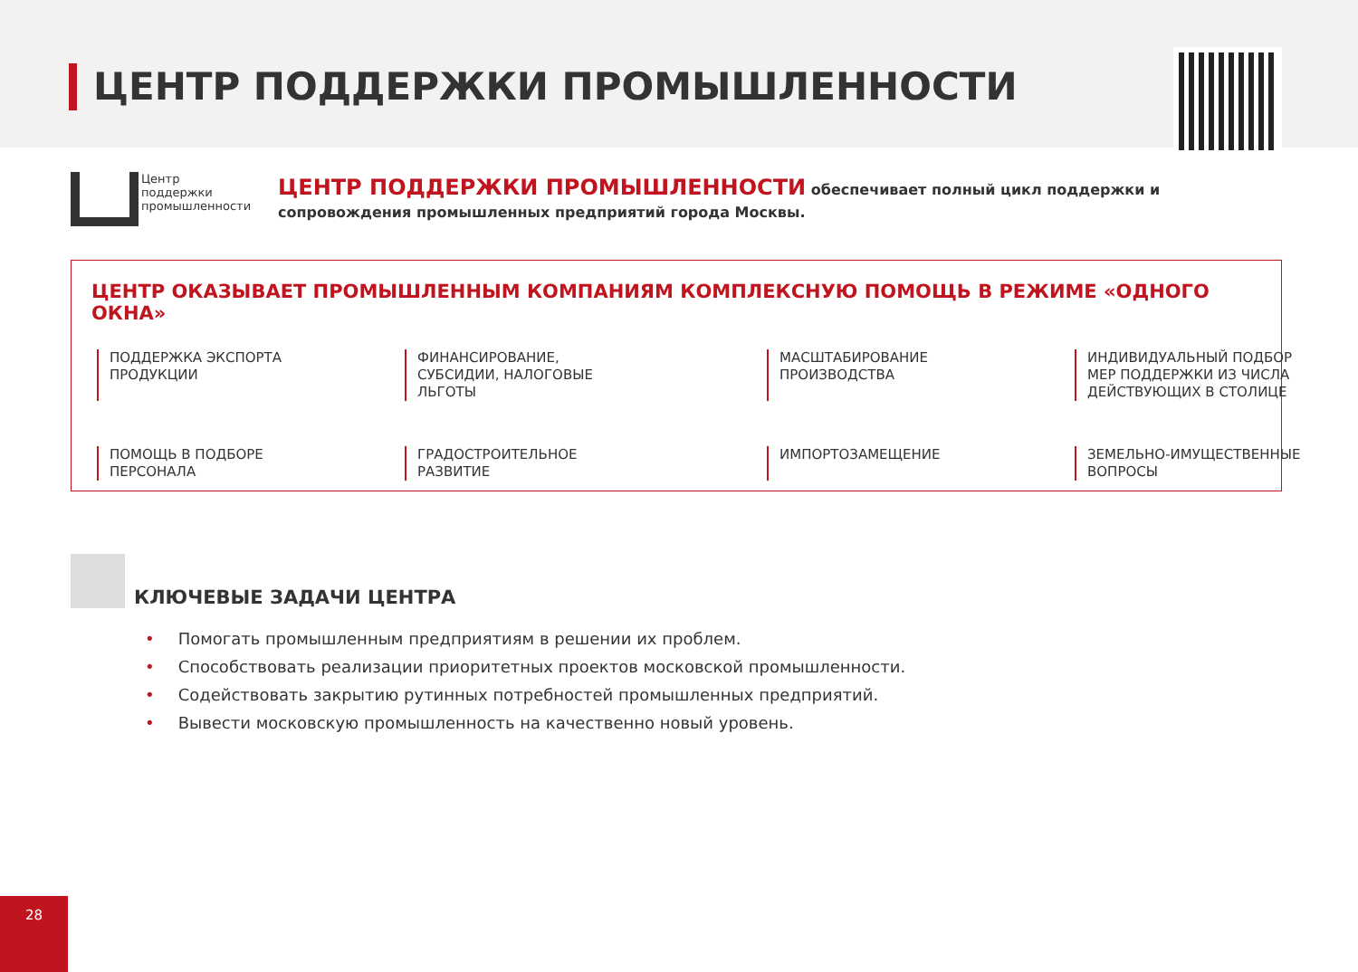ЦЕНТР ПОДДЕРЖКИ ПРОМЫШЛЕННОСТИ
Центр
поддержки
промышленности
ЦЕНТР ПОДДЕРЖКИ ПРОМЫШЛЕННОСТИ обеспечивает полный цикл поддержки и сопровождения промышленных предприятий города Москвы.
ЦЕНТР ОКАЗЫВАЕТ ПРОМЫШЛЕННЫМ КОМПАНИЯМ КОМПЛЕКСНУЮ ПОМОЩЬ В РЕЖИМЕ «ОДНОГО ОКНА»
ПОДДЕРЖКА ЭКСПОРТА ПРОДУКЦИИ
ФИНАНСИРОВАНИЕ, СУБСИДИИ, НАЛОГОВЫЕ ЛЬГОТЫ
МАСШТАБИРОВАНИЕ ПРОИЗВОДСТВА
ИНДИВИДУАЛЬНЫЙ ПОДБОР МЕР ПОДДЕРЖКИ ИЗ ЧИСЛА ДЕЙСТВУЮЩИХ В СТОЛИЦЕ
ПОМОЩЬ В ПОДБОРЕ ПЕРСОНАЛА
ГРАДОСТРОИТЕЛЬНОЕ РАЗВИТИЕ
ИМПОРТОЗАМЕЩЕНИЕ
ЗЕМЕЛЬНО-ИМУЩЕСТВЕННЫЕ ВОПРОСЫ
КЛЮЧЕВЫЕ ЗАДАЧИ ЦЕНТРА
Помогать промышленным предприятиям в решении их проблем.
Способствовать реализации приоритетных проектов московской промышленности.
Содействовать закрытию рутинных потребностей промышленных предприятий.
Вывести московскую промышленность на качественно новый уровень.
28